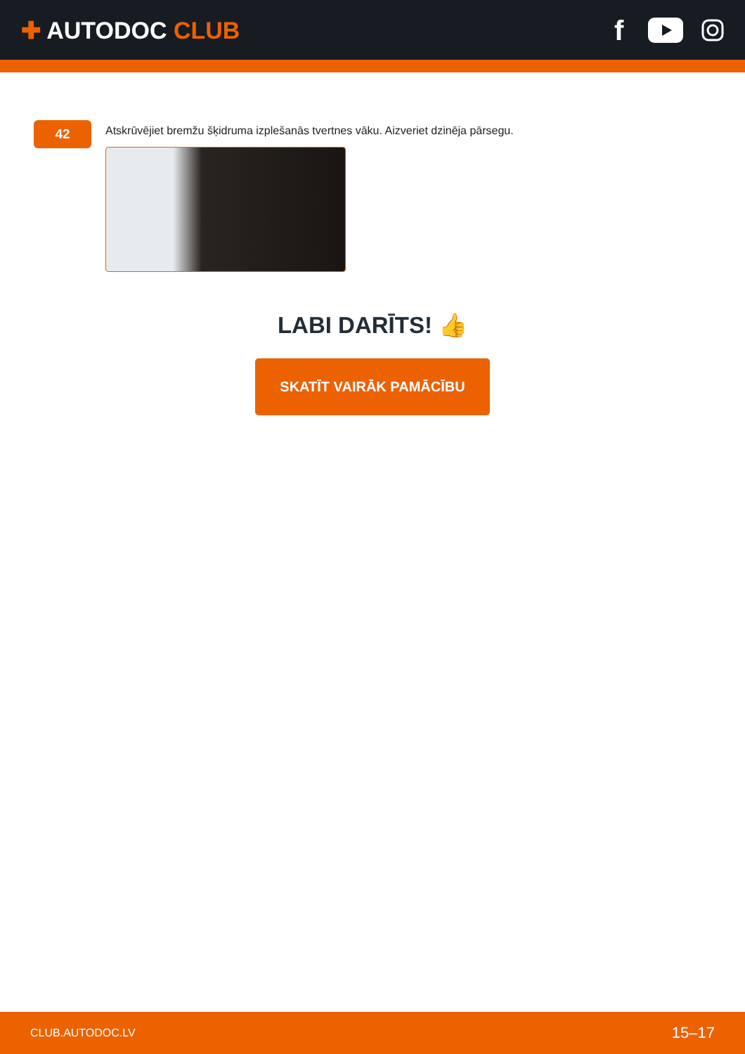✚ AUTODOC CLUB
f
42
Atskrūvējiet bremžu šķidruma izplešanās tvertnes vāku. Aizveriet dzinēja pārsegu.
LABI DARĪTS! 👍
SKATĪT VAIRĀK PAMĀCĪBU
CLUB.AUTODOC.LV 15–17